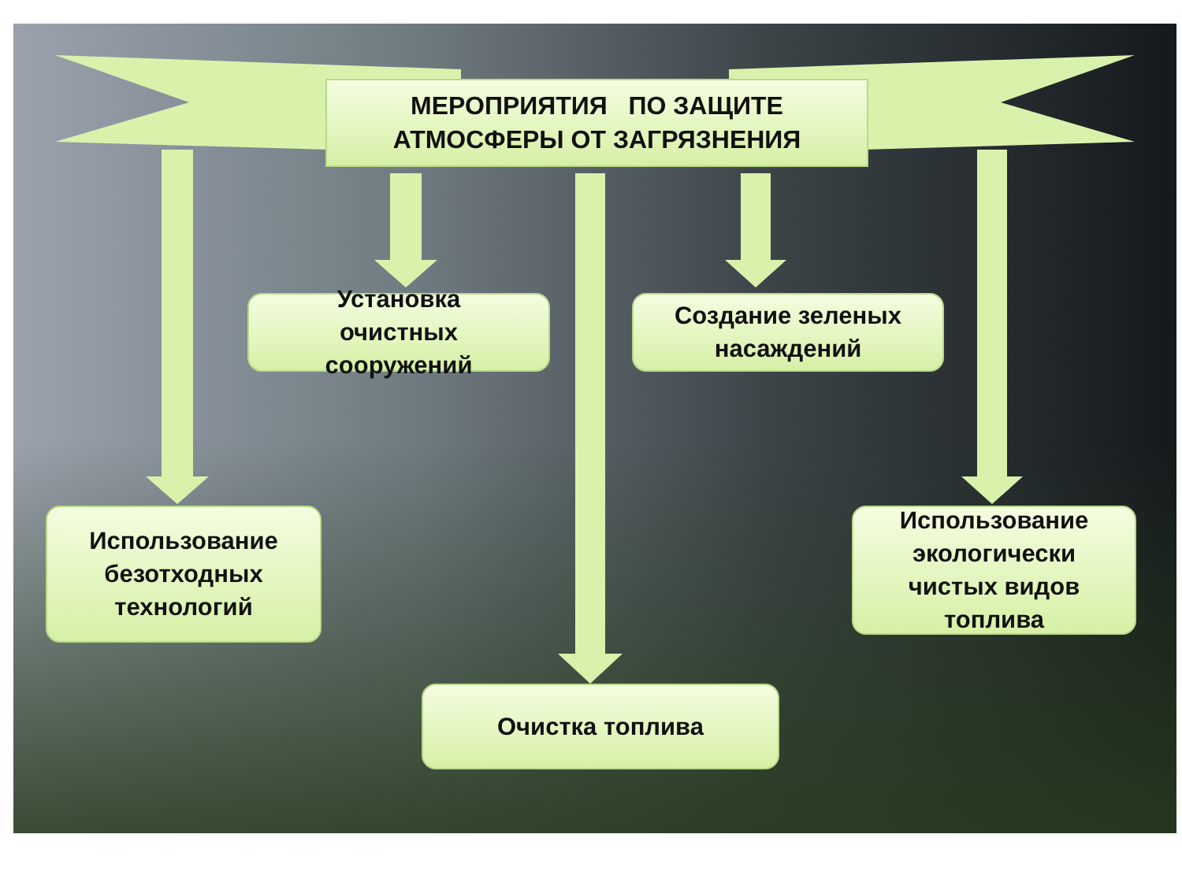МЕРОПРИЯТИЯ ПО ЗАЩИТЕ
АТМОСФЕРЫ ОТ ЗАГРЯЗНЕНИЯ
Установка
очистных
сооружений
Создание зеленых
насаждений
Использование
безотходных
технологий
Использование
экологически
чистых видов
топлива
Очистка топлива